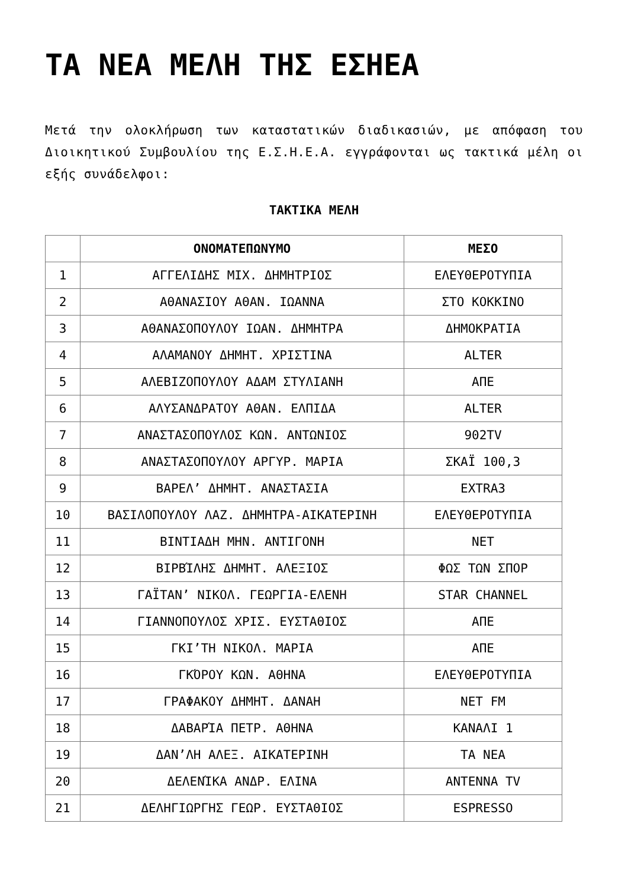ΤΑ ΝΕΑ ΜΕΛΗ ΤΗΣ ΕΣΗΕΑ
Μετά την ολοκλήρωση των καταστατικών διαδικασιών, με απόφαση του Διοικητικού Συμβουλίου της Ε.Σ.Η.Ε.Α. εγγράφονται ως τακτικά μέλη οι εξής συνάδελφοι:
ΤΑΚΤΙΚΑ ΜΕΛΗ
| | ΟΝΟΜΑΤΕΠΩΝΥΜΟ | ΜΕΣΟ |
| --- | --- | --- |
| 1 | ΑΓΓΕΛΙΔΗΣ ΜΙΧ. ΔΗΜΗΤΡΙΟΣ | ΕΛΕΥΘΕΡΟΤΥΠΙΑ |
| 2 | ΑΘΑΝΑΣΙΟΥ ΑΘΑΝ. ΙΩΑΝΝΑ | ΣΤΟ ΚΟΚΚΙΝΟ |
| 3 | ΑΘΑΝΑΣΟΠΟΥΛΟΥ ΙΩΑΝ. ΔΗΜΗΤΡΑ | ΔΗΜΟΚΡΑΤΙΑ |
| 4 | ΑΛΑΜΑΝΟΥ ΔΗΜΗΤ. ΧΡΙΣΤΙΝΑ | ALTER |
| 5 | ΑΛΕΒΙΖΟΠΟΥΛΟΥ ΑΔΑΜ ΣΤΥΛΙΑΝΗ | ΑΠΕ |
| 6 | ΑΛΥΣΑΝΔΡΑΤΟΥ ΑΘΑΝ. ΕΛΠΙΔΑ | ALTER |
| 7 | ΑΝΑΣΤΑΣΟΠΟΥΛΟΣ ΚΩΝ. ΑΝΤΩΝΙΟΣ | 902TV |
| 8 | ΑΝΑΣΤΑΣΟΠΟΥΛΟΥ ΑΡΓΥΡ. ΜΑΡΙΑ | ΣΚΑΪ 100,3 |
| 9 | ΒΑΡΕΛ’ ΔΗΜΗΤ. ΑΝΑΣΤΑΣΙΑ | EXTRA3 |
| 10 | ΒΑΣΙΛΟΠΟΥΛΟΥ ΛΑΖ. ΔΗΜΗΤΡΑ-ΑΙΚΑΤΕΡΙΝΗ | ΕΛΕΥΘΕΡΟΤΥΠΙΑ |
| 11 | ΒΙΝΤΙΑΔΗ ΜΗΝ. ΑΝΤΙΓΟΝΗ | ΝΕΤ |
| 12 | ΒΙΡΒΊΛΗΣ ΔΗΜΗΤ. ΑΛΕΞΙΟΣ | ΦΩΣ ΤΩΝ ΣΠΟΡ |
| 13 | ΓΑΪΤΑΝ’ ΝΙΚΟΛ. ΓΕΩΡΓΙΑ-ΕΛΕΝΗ | STAR CHANNEL |
| 14 | ΓΙΑΝΝΟΠΟΥΛΟΣ ΧΡΙΣ. ΕΥΣΤΑΘΙΟΣ | ΑΠΕ |
| 15 | ΓΚΙ’ΤΗ ΝΙΚΟΛ. ΜΑΡΙΑ | ΑΠΕ |
| 16 | ΓΚΌΡΟΥ ΚΩΝ. ΑΘΗΝΑ | ΕΛΕΥΘΕΡΟΤΥΠΙΑ |
| 17 | ΓΡΑΦΑΚΟΥ ΔΗΜΗΤ. ΔΑΝΑΗ | ΝΕΤ FM |
| 18 | ΔΑΒΑΡΊΑ ΠΕΤΡ. ΑΘΗΝΑ | ΚΑΝΑΛΙ 1 |
| 19 | ΔΑΝ’ΛΗ ΑΛΕΞ. ΑΙΚΑΤΕΡΙΝΗ | ΤΑ ΝΕΑ |
| 20 | ΔΕΛΕΝΊΚΑ ΑΝΔΡ. ΕΛΙΝΑ | ANTENNA TV |
| 21 | ΔΕΛΗΓΙΩΡΓΗΣ ΓΕΩΡ. ΕΥΣΤΑΘΙΟΣ | ESPRESSO |